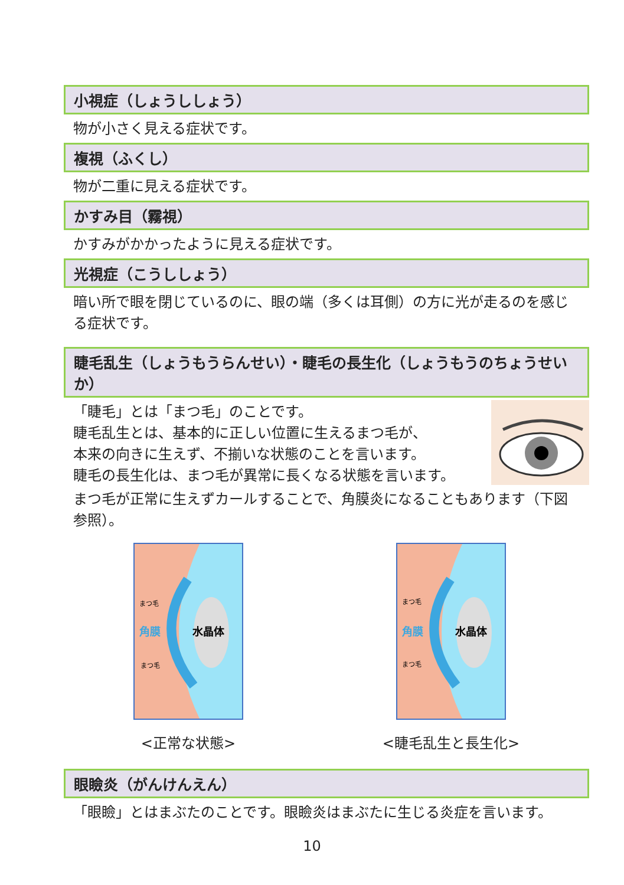小視症（しょうししょう）
物が小さく見える症状です。
複視（ふくし）
物が二重に見える症状です。
かすみ目（霧視）
かすみがかかったように見える症状です。
光視症（こうししょう）
暗い所で眼を閉じているのに、眼の端（多くは耳側）の方に光が走るのを感じる症状です。
睫毛乱生（しょうもうらんせい）・睫毛の長生化（しょうもうのちょうせいか）
「睫毛」とは「まつ毛」のことです。
睫毛乱生とは、基本的に正しい位置に生えるまつ毛が、
本来の向きに生えず、不揃いな状態のことを言います。
睫毛の長生化は、まつ毛が異常に長くなる状態を言います。
まつ毛が正常に生えずカールすることで、角膜炎になることもあります（下図参照）。
まつ毛
角膜
水晶体
まつ毛
<正常な状態>
まつ毛
角膜
水晶体
まつ毛
<睫毛乱生と長生化>
眼瞼炎（がんけんえん）
「眼瞼」とはまぶたのことです。眼瞼炎はまぶたに生じる炎症を言います。
10